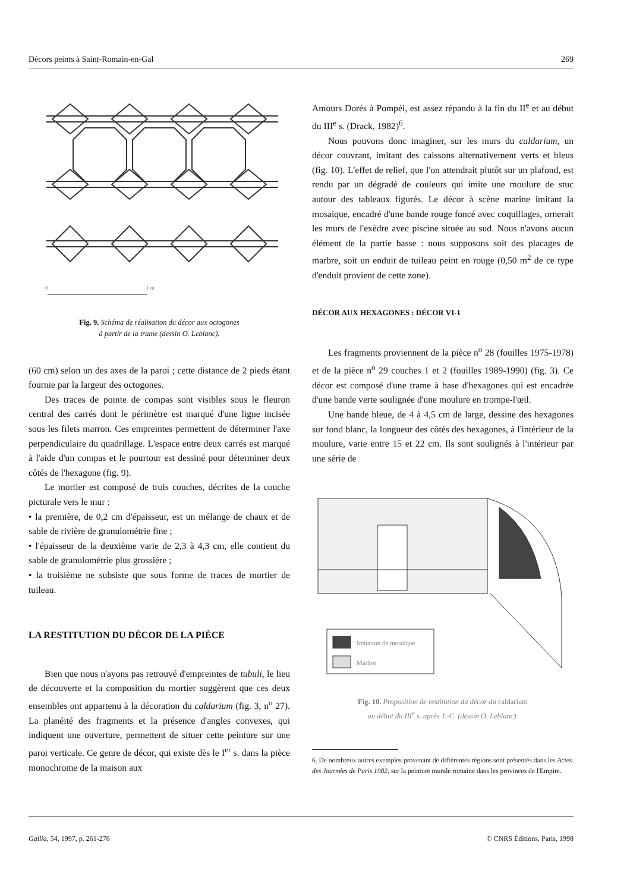Décors peints à Saint-Romain-en-Gal 269
0
1 m
Fig. 9. Schéma de réalisation du décor aux octogones
à partir de la trame (dessin O. Leblanc).
(60 cm) selon un des axes de la paroi ; cette distance de 2 pieds étant fournie par la largeur des octogones.
Des traces de pointe de compas sont visibles sous le fleuron central des carrés dont le périmètre est marqué d'une ligne incisée sous les filets marron. Ces empreintes permettent de déterminer l'axe perpendiculaire du quadrillage. L'espace entre deux carrés est marqué à l'aide d'un compas et le pourtour est dessiné pour déterminer deux côtés de l'hexagone (fig. 9).
Le mortier est composé de trois couches, décrites de la couche picturale vers le mur :
• la première, de 0,2 cm d'épaisseur, est un mélange de chaux et de sable de rivière de granulométrie fine ;
• l'épaisseur de la deuxième varie de 2,3 à 4,3 cm, elle contient du sable de granulométrie plus grossière ;
• la troisième ne subsiste que sous forme de traces de mortier de tuileau.
LA RESTITUTION DU DÉCOR DE LA PIÈCE
Bien que nous n'ayons pas retrouvé d'empreintes de tubuli, le lieu de découverte et la composition du mortier suggèrent que ces deux ensembles ont appartenu à la décoration du caldarium (fig. 3, n<sup>o</sup> 27). La planéité des fragments et la présence d'angles convexes, qui indiquent une ouverture, permettent de situer cette peinture sur une paroi verticale. Ce genre de décor, qui existe dès le I<sup>er</sup> s. dans la pièce monochrome de la maison aux
Amours Dorés à Pompéi, est assez répandu à la fin du II<sup>e</sup> et au début du III<sup>e</sup> s. (Drack, 1982)<sup>6</sup>.
Nous pouvons donc imaginer, sur les murs du caldarium, un décor couvrant, imitant des caissons alternativement verts et bleus (fig. 10). L'effet de relief, que l'on attendrait plutôt sur un plafond, est rendu par un dégradé de couleurs qui imite une moulure de stuc autour des tableaux figurés. Le décor à scène marine imitant la mosaïque, encadré d'une bande rouge foncé avec coquillages, ornerait les murs de l'exèdre avec piscine située au sud. Nous n'avons aucun élément de la partie basse : nous supposons soit des placages de marbre, soit un enduit de tuileau peint en rouge (0,50 m<sup>2</sup> de ce type d'enduit provient de cette zone).
DÉCOR AUX HEXAGONES : DÉCOR VI-1
Les fragments proviennent de la pièce n<sup>o</sup> 28 (fouilles 1975-1978) et de la pièce n<sup>o</sup> 29 couches 1 et 2 (fouilles 1989-1990) (fig. 3). Ce décor est composé d'une trame à base d'hexagones qui est encadrée d'une bande verte soulignée d'une moulure en trompe-l'œil.
Une bande bleue, de 4 à 4,5 cm de large, dessine des hexagones sur fond blanc, la longueur des côtés des hexagones, à l'intérieur de la moulure, varie entre 15 et 22 cm. Ils sont soulignés à l'intérieur par une série de
Imitation de mosaïque
Marbre
Fig. 10. Proposition de restitution du décor du caldarium
au début du III<sup>e</sup> s. après J.-C. (dessin O. Leblanc).
6. De nombreux autres exemples provenant de différentes régions sont présentés dans les Actes des Journées de Paris 1982, sur la peinture murale romaine dans les provinces de l'Empire.
Gallia, 54, 1997, p. 261-276 © CNRS Éditions, Paris, 1998